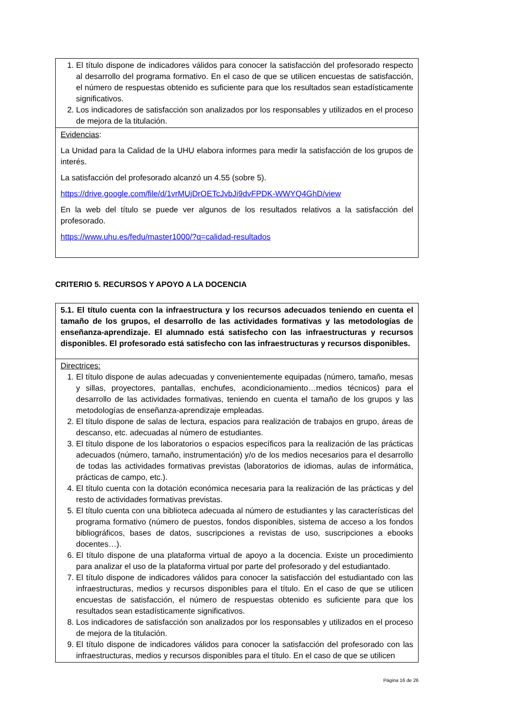1. El título dispone de indicadores válidos para conocer la satisfacción del profesorado respecto al desarrollo del programa formativo. En el caso de que se utilicen encuestas de satisfacción, el número de respuestas obtenido es suficiente para que los resultados sean estadísticamente significativos.
2. Los indicadores de satisfacción son analizados por los responsables y utilizados en el proceso de mejora de la titulación.
Evidencias:
La Unidad para la Calidad de la UHU elabora informes para medir la satisfacción de los grupos de interés.
La satisfacción del profesorado alcanzó un 4.55 (sobre 5).
https://drive.google.com/file/d/1vrMUjDrOETcJvbJi9dvFPDK-WWYQ4GhD/view
En la web del título se puede ver algunos de los resultados relativos a la satisfacción del profesorado.
https://www.uhu.es/fedu/master1000/?q=calidad-resultados
CRITERIO 5. RECURSOS Y APOYO A LA DOCENCIA
5.1. El título cuenta con la infraestructura y los recursos adecuados teniendo en cuenta el tamaño de los grupos, el desarrollo de las actividades formativas y las metodologías de enseñanza-aprendizaje. El alumnado está satisfecho con las infraestructuras y recursos disponibles. El profesorado está satisfecho con las infraestructuras y recursos disponibles.
Directrices:
1. El título dispone de aulas adecuadas y convenientemente equipadas (número, tamaño, mesas y sillas, proyectores, pantallas, enchufes, acondicionamiento…medios técnicos) para el desarrollo de las actividades formativas, teniendo en cuenta el tamaño de los grupos y las metodologías de enseñanza-aprendizaje empleadas.
2. El título dispone de salas de lectura, espacios para realización de trabajos en grupo, áreas de descanso, etc. adecuadas al número de estudiantes.
3. El título dispone de los laboratorios o espacios específicos para la realización de las prácticas adecuados (número, tamaño, instrumentación) y/o de los medios necesarios para el desarrollo de todas las actividades formativas previstas (laboratorios de idiomas, aulas de informática, prácticas de campo, etc.).
4. El título cuenta con la dotación económica necesaria para la realización de las prácticas y del resto de actividades formativas previstas.
5. El título cuenta con una biblioteca adecuada al número de estudiantes y las características del programa formativo (número de puestos, fondos disponibles, sistema de acceso a los fondos bibliográficos, bases de datos, suscripciones a revistas de uso, suscripciones a ebooks docentes…).
6. El título dispone de una plataforma virtual de apoyo a la docencia. Existe un procedimiento para analizar el uso de la plataforma virtual por parte del profesorado y del estudiantado.
7. El título dispone de indicadores válidos para conocer la satisfacción del estudiantado con las infraestructuras, medios y recursos disponibles para el título. En el caso de que se utilicen encuestas de satisfacción, el número de respuestas obtenido es suficiente para que los resultados sean estadísticamente significativos.
8. Los indicadores de satisfacción son analizados por los responsables y utilizados en el proceso de mejora de la titulación.
9. El título dispone de indicadores válidos para conocer la satisfacción del profesorado con las infraestructuras, medios y recursos disponibles para el título. En el caso de que se utilicen
Página 16 de 26